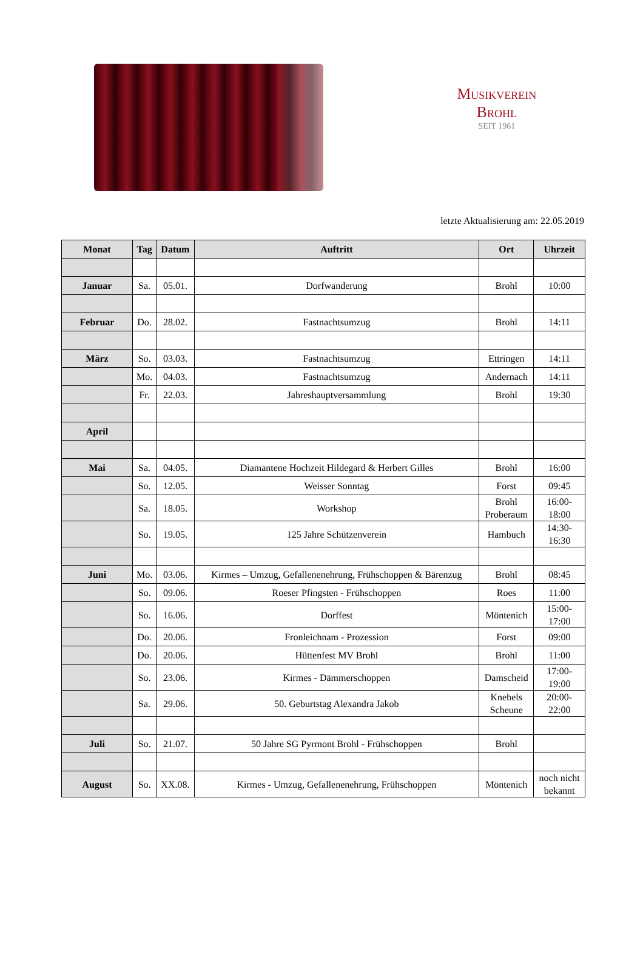Musikverein Brohl
SEIT 1961
letzte Aktualisierung am: 22.05.2019
| Monat | Tag | Datum | Auftritt | Ort | Uhrzeit |
| --- | --- | --- | --- | --- | --- |
| Januar | Sa. | 05.01. | Dorfwanderung | Brohl | 10:00 |
| Februar | Do. | 28.02. | Fastnachtsumzug | Brohl | 14:11 |
| März | So. | 03.03. | Fastnachtsumzug | Ettringen | 14:11 |
| | Mo. | 04.03. | Fastnachtsumzug | Andernach | 14:11 |
| | Fr. | 22.03. | Jahreshauptversammlung | Brohl | 19:30 |
| April | | | | | |
| Mai | Sa. | 04.05. | Diamantene Hochzeit Hildegard & Herbert Gilles | Brohl | 16:00 |
| | So. | 12.05. | Weisser Sonntag | Forst | 09:45 |
| | Sa. | 18.05. | Workshop | Brohl Proberaum | 16:00- 18:00 |
| | So. | 19.05. | 125 Jahre Schützenverein | Hambuch | 14:30- 16:30 |
| Juni | Mo. | 03.06. | Kirmes – Umzug, Gefallenenehrung, Frühschoppen & Bärenzug | Brohl | 08:45 |
| | So. | 09.06. | Roeser Pfingsten - Frühschoppen | Roes | 11:00 |
| | So. | 16.06. | Dorffest | Möntenich | 15:00- 17:00 |
| | Do. | 20.06. | Fronleichnam - Prozession | Forst | 09:00 |
| | Do. | 20.06. | Hüttenfest MV Brohl | Brohl | 11:00 |
| | So. | 23.06. | Kirmes - Dämmerschoppen | Damscheid | 17:00- 19:00 |
| | Sa. | 29.06. | 50. Geburtstag Alexandra Jakob | Knebels Scheune | 20:00- 22:00 |
| Juli | So. | 21.07. | 50 Jahre SG Pyrmont Brohl - Frühschoppen | Brohl | |
| August | So. | XX.08. | Kirmes - Umzug, Gefallenenehrung, Frühschoppen | Möntenich | noch nicht bekannt |